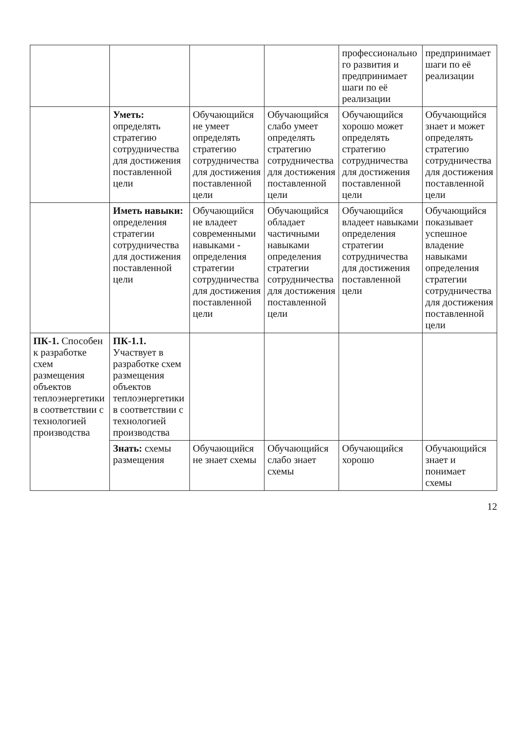| | | | | профессионально го развития и предпринимает шаги по её реализации | предпринимает шаги по её реализации |
| | Уметь: определять стратегию сотрудничества для достижения поставленной цели | Обучающийся не умеет определять стратегию сотрудничества для достижения поставленной цели | Обучающийся слабо умеет определять стратегию сотрудничества для достижения поставленной цели | Обучающийся хорошо может определять стратегию сотрудничества для достижения поставленной цели | Обучающийся знает и может определять стратегию сотрудничества для достижения поставленной цели |
| | Иметь навыки: определения стратегии сотрудничества для достижения поставленной цели | Обучающийся не владеет современными навыками - определения стратегии сотрудничества для достижения поставленной цели | Обучающийся обладает частичными навыками определения стратегии сотрудничества для достижения поставленной цели | Обучающийся владеет навыками определения стратегии сотрудничества для достижения поставленной цели | Обучающийся показывает успешное владение навыками определения стратегии сотрудничества для достижения поставленной цели |
| ПК-1. Способен к разработке схем размещения объектов теплоэнергетики в соответствии с технологией производства | ПК-1.1. Участвует в разработке схем размещения объектов теплоэнергетики в соответствии с технологией производства | | | | |
| | Знать: схемы размещения | Обучающийся не знает схемы | Обучающийся слабо знает схемы | Обучающийся хорошо | Обучающийся знает и понимает схемы |
12